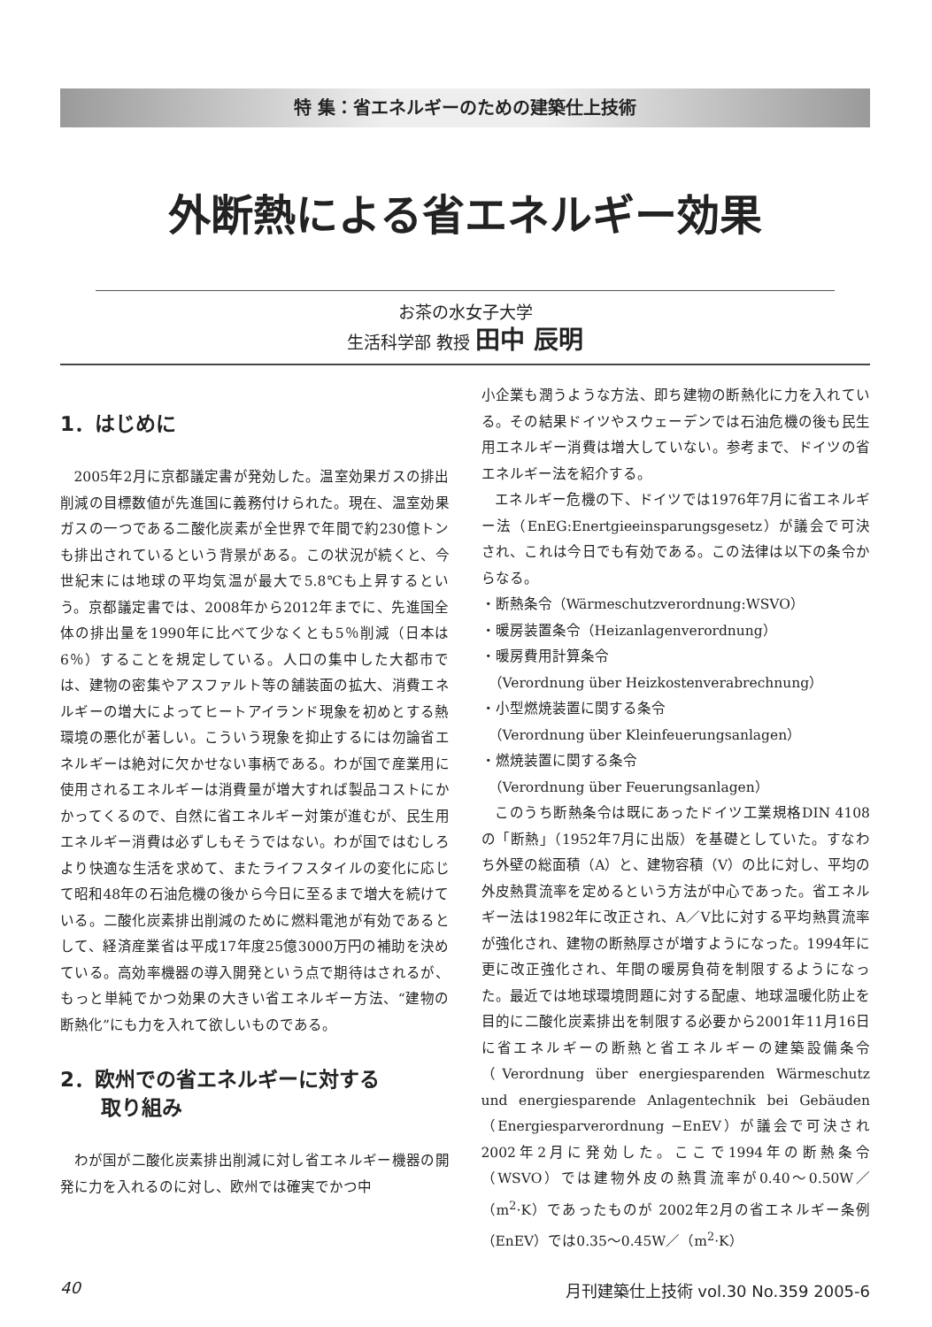特 集：省エネルギーのための建築仕上技術
外断熱による省エネルギー効果
お茶の水女子大学
生活科学部 教授 田中 辰明
1．はじめに
2005年2月に京都議定書が発効した。温室効果ガスの排出削減の目標数値が先進国に義務付けられた。現在、温室効果ガスの一つである二酸化炭素が全世界で年間で約230億トンも排出されているという背景がある。この状況が続くと、今世紀末には地球の平均気温が最大で5.8℃も上昇するという。京都議定書では、2008年から2012年までに、先進国全体の排出量を1990年に比べて少なくとも5％削減（日本は6％）することを規定している。人口の集中した大都市では、建物の密集やアスファルト等の舗装面の拡大、消費エネルギーの増大によってヒートアイランド現象を初めとする熱環境の悪化が著しい。こういう現象を抑止するには勿論省エネルギーは絶対に欠かせない事柄である。わが国で産業用に使用されるエネルギーは消費量が増大すれば製品コストにかかってくるので、自然に省エネルギー対策が進むが、民生用エネルギー消費は必ずしもそうではない。わが国ではむしろより快適な生活を求めて、またライフスタイルの変化に応じて昭和48年の石油危機の後から今日に至るまで増大を続けている。二酸化炭素排出削減のために燃料電池が有効であるとして、経済産業省は平成17年度25億3000万円の補助を決めている。高効率機器の導入開発という点で期待はされるが、もっと単純でかつ効果の大きい省エネルギー方法、“建物の断熱化”にも力を入れて欲しいものである。
2．欧州での省エネルギーに対する
　　取り組み
わが国が二酸化炭素排出削減に対し省エネルギー機器の開発に力を入れるのに対し、欧州では確実でかつ中
小企業も潤うような方法、即ち建物の断熱化に力を入れている。その結果ドイツやスウェーデンでは石油危機の後も民生用エネルギー消費は増大していない。参考まで、ドイツの省エネルギー法を紹介する。
エネルギー危機の下、ドイツでは1976年7月に省エネルギー法（EnEG:Enertgieeinsparungsgesetz）が議会で可決され、これは今日でも有効である。この法律は以下の条令からなる。
・断熱条令（Wärmeschutzverordnung:WSVO）
・暖房装置条令（Heizanlagenverordnung）
・暖房費用計算条令
　（Verordnung über Heizkostenverabrechnung）
・小型燃焼装置に関する条令
　（Verordnung über Kleinfeuerungsanlagen）
・燃焼装置に関する条令
　（Verordnung über Feuerungsanlagen）
このうち断熱条令は既にあったドイツ工業規格DIN 4108の「断熱」（1952年7月に出版）を基礎としていた。すなわち外壁の総面積（A）と、建物容積（V）の比に対し、平均の外皮熱貫流率を定めるという方法が中心であった。省エネルギー法は1982年に改正され、A／V比に対する平均熱貫流率が強化され、建物の断熱厚さが増すようになった。1994年に更に改正強化され、年間の暖房負荷を制限するようになった。最近では地球環境問題に対する配慮、地球温暖化防止を目的に二酸化炭素排出を制限する必要から2001年11月16日に省エネルギーの断熱と省エネルギーの建築設備条令（Verordnung über energiesparenden Wärmeschutz und energiesparende Anlagentechnik bei Gebäuden（Energiesparverordnung −EnEV）が議会で可決され2002年2月に発効した。ここで1994年の断熱条令（WSVO）では建物外皮の熱貫流率が0.40〜0.50W／（m<sup>2</sup>·K）であったものが 2002年2月の省エネルギー条例（EnEV）では0.35〜0.45W／（m<sup>2</sup>·K）
40 月刊建築仕上技術 vol.30 No.359 2005-6